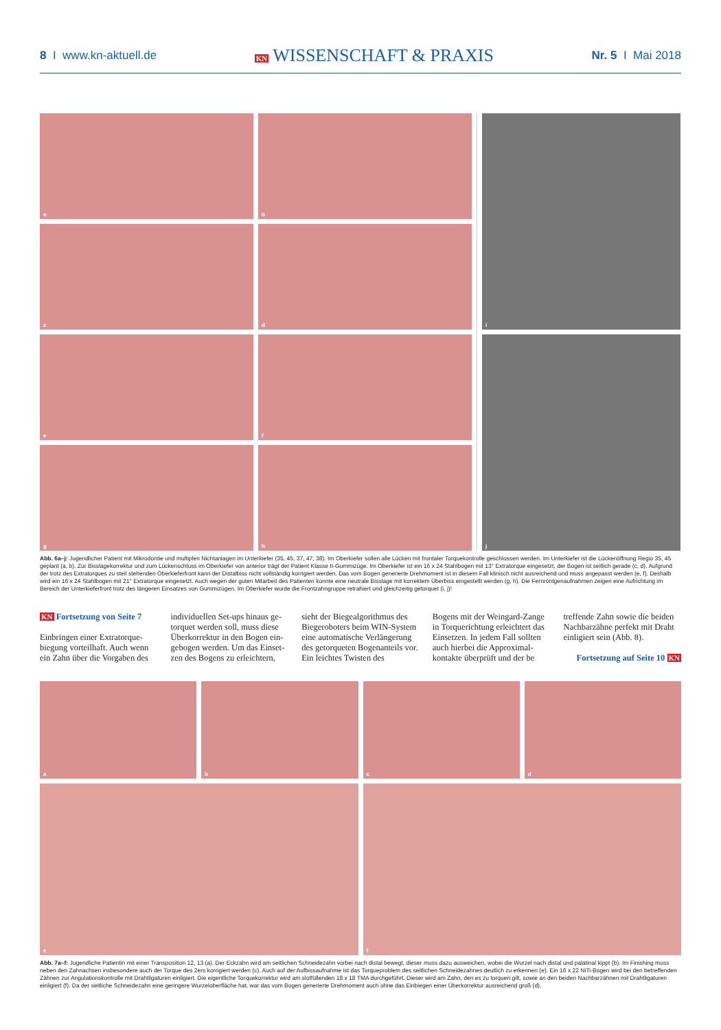8 I www.kn-aktuell.de
KN WISSENSCHAFT & PRAXIS
Nr. 5 I Mai 2018
a
b
c
d
e
f
g
h
i
j
Abb. 6a–j: Jugendlicher Patient mit Mikrodontie und multiplen Nichtanlagen im Unterkiefer (35, 45, 37, 47, 38). Im Oberkiefer sollen alle Lücken mit frontaler Torquekontrolle geschlossen werden. Im Unterkiefer ist die Lückenöffnung Regio 35, 45 geplant (a, b). Zur Bisslagekorrektur und zum Lückenschluss im Oberkiefer von anterior trägt der Patient Klasse II-Gummizüge. Im Oberkiefer ist ein 16 x 24 Stahlbogen mit 13° Extratorque eingesetzt, der Bogen ist seitlich gerade (c, d). Aufgrund der trotz des Extratorques zu steil stehenden Oberkieferfront kann der Distalbiss nicht vollständig korrigiert werden. Das vom Bogen generierte Drehmoment ist in diesem Fall klinisch nicht ausreichend und muss angepasst werden (e, f). Deshalb wird ein 16 x 24 Stahlbogen mit 21° Extratorque eingesetzt. Auch wegen der guten Mitarbeit des Patienten konnte eine neutrale Bisslage mit korrektem Überbiss eingestellt werden (g, h). Die Fernröntgenaufnahmen zeigen eine Aufrichtung im Bereich der Unterkieferfront trotz des längeren Einsatzes von Gummizügen. Im Oberkiefer wurde die Frontzahngruppe retrahiert und gleichzeitig getorquet (i, j)!
KN Fortsetzung von Seite 7
Einbringen einer Extratorque­biegung vorteilhaft. Auch wenn ein Zahn über die Vorgaben des
individuellen Set-ups hinaus ge­torquet werden soll, muss diese Überkorrektur in den Bogen ein­gebogen werden. Um das Einset­zen des Bogens zu erleichtern,
sieht der Biegealgorithmus des Biegeroboters beim WIN-Sys­tem eine automatische Verlänge­rung des getorqueten Bogenan­teils vor. Ein leichtes Twisten des
Bogens mit der Weingard-Zange in Torquerichtung erleichtert das Einsetzen. In jedem Fall sollten auch hierbei die Approximal­kontakte überprüft und der be­
treffende Zahn sowie die beiden Nachbarzähne perfekt mit Draht einligiert sein (Abb. 8).
Fortsetzung auf Seite 10 KN
a
b
c
d
e
f
Abb. 7a–f: Jugendliche Patientin mit einer Transposition 12, 13 (a). Der Eckzahn wird am seitlichen Schneidezahn vorbei nach distal bewegt, dieser muss dazu ausweichen, wobei die Wurzel nach distal und palatinal kippt (b). Im Finishing muss neben den Zahnachsen insbesondere auch der Torque des 2ers korrigiert werden (c). Auch auf der Aufbissaufnahme ist das Torqueproblem des seitlichen Schneidezahnes deutlich zu erkennen (e). Ein 16 x 22 NiTi-Bogen wird bei den betreffenden Zähnen zur Angulationskontrolle mit Drahtligaturen einligiert. Die eigentliche Torquekorrektur wird am slotfüllenden 18 x 18 TMA durchgeführt. Dieser wird am Zahn, den es zu torquen gilt, sowie an den beiden Nachbarzähnen mit Drahtligaturen einligiert (f). Da der seitliche Schneidezahn eine geringere Wurzeloberfläche hat, war das vom Bogen generierte Drehmoment auch ohne das Einbiegen einer Überkorrektur ausreichend groß (d).